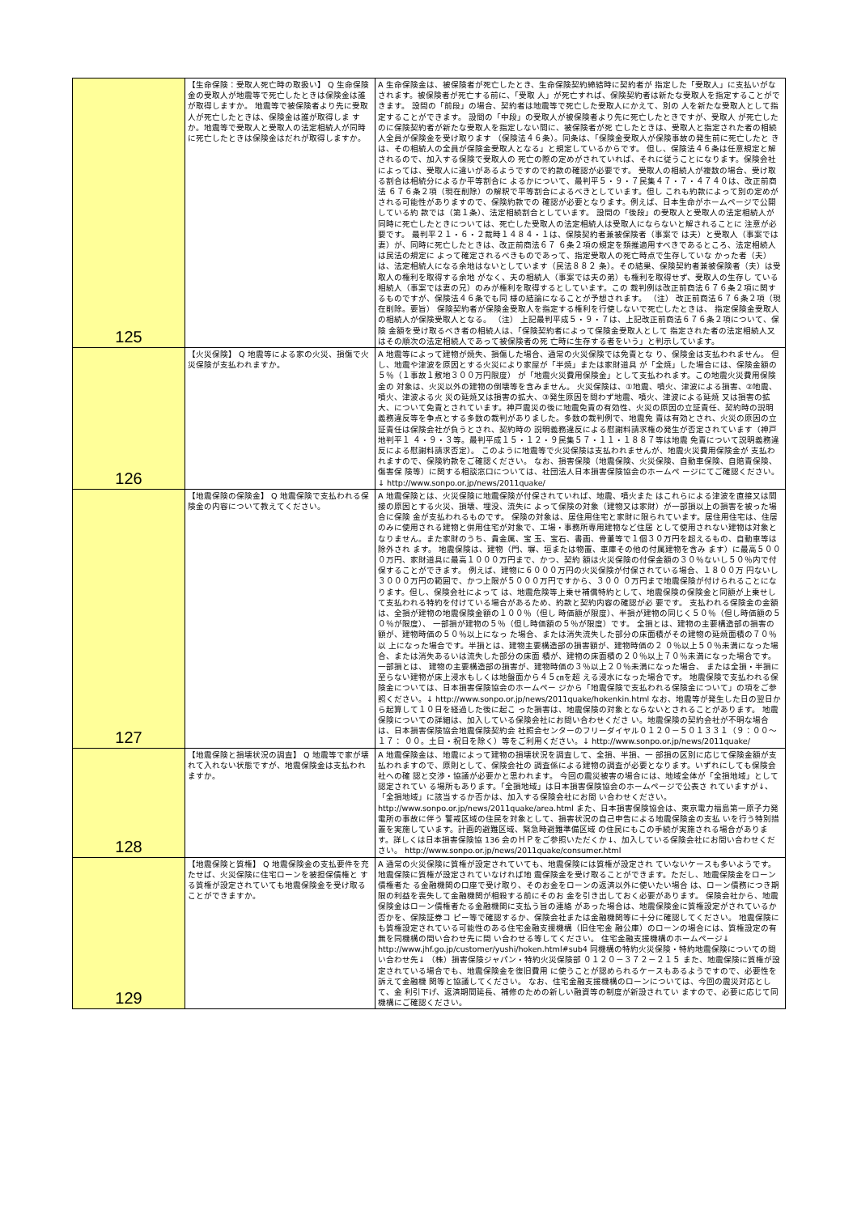| 125 | 【生命保険：受取人死亡時の取扱い】 Q 生命保険金の受取人が地震等で死亡したときは保険金は誰が取得しますか。 地震等で被保険者より先に受取人が死亡したときは、保険金は誰が取得しま すか。地震等で受取人と受取人の法定相続人が同時に死亡したときは保険金はだれが取得しますか。 | A 生命保険金は、被保険者が死亡したとき、生命保険契約締結時に契約者が 指定した「受取人」に支払いがなされます。被保険者が死亡する前に、「受取 人」が死亡すれば、保険契約者は新たな受取人を指定することができます。 設問の「前段」の場合、契約者は地震等で死亡した受取人にかえて、別の 人を新たな受取人として指定することができます。 設問の「中段」の受取人が被保険者より先に死亡したときですが、受取人 が死亡したのに保険契約者が新たな受取人を指定しない間に、被保険者が死 亡したときは、受取人と指定された者の相続人全員が保険金を受け取ります （保険法４６条）。同条は、「保険金受取人が保険事故の発生前に死亡したと きは、その相続人の全員が保険金受取人となる」と規定しているからです。 但し、保険法４６条は任意規定と解されるので、加入する保険で受取人の 死亡の際の定めがされていれば、それに従うことになります。保険会社によっては、受取人に違いがあるようですので約款の確認が必要です。 受取人の相続人が複数の場合、受け取る割合は相続分によるか平等割合に よるかについて、最判平５・９・７民集４７・７・４７４０は、改正前商法 ６７６条２項（現在削除）の解釈で平等割合によるべきとしています。但し これも約款によって別の定めがされる可能性がありますので、保険約款での 確認が必要となります。例えば、日本生命がホームページで公開している約 款では（第１条）、法定相続割合としています。 設問の「後段」の受取人と受取人の法定相続人が同時に死亡したときについては、死亡した受取人の法定相続人は受取人にならないと解されることに 注意が必要です。 最判平２１・６・２裁時１４８４・１は、保険契約者兼被保険者（事案で は夫）と受取人（事案では妻）が、同時に死亡したときは、改正前商法６７ ６条２項の規定を類推適用すべきであるところ、法定相続人は民法の規定に よって確定されるべきものであって、指定受取人の死亡時点で生存していな かった者（夫）は、法定相続人になる余地はないとしています（民法８８２ 条）。その結果、保険契約者兼被保険者（夫）は受取人の権利を取得する余地 がなく、夫の相続人（事案では夫の弟）も権利を取得せず、受取人の生存し ている相続人（事案では妻の兄）のみが権利を取得するとしています。この 裁判例は改正前商法６７６条２項に関するものですが、保険法４６条でも同 様の結論になることが予想されます。 （注） 改正前商法６７６条２項（現在削除。要旨） 保険契約者が保険金受取人を指定する権利を行使しないで死亡したときは、 指定保険金受取人の相続人が保険受取人となる。 （注） 上記最判平成５・９・７は、上記改正前商法６７６条２項について、保険 金額を受け取るべき者の相続人は、「保険契約者によって保険金受取人として 指定された者の法定相続人又はその順次の法定相続人であって被保険者の死 亡時に生存する者をいう」と判示しています。 |
| 126 | 【火災保険】 Q 地震等による家の火災、損傷で火災保険が支払われますか。 | A 地震等によって建物が焼失、損傷した場合、通常の火災保険では免責とな り、保険金は支払われません。 但し、地震や津波を原因とする火災により家屋が「半焼」または家財道具 が「全焼」した場合には、保険金額の５％（１事故１敷地３００万円限度） が「地震火災費用保険金」として支払われます。この地震火災費用保険金の 対象は、火災以外の建物の倒壊等を含みません。 火災保険は、①地震、噴火、津波による損害、②地震、噴火、津波よる火 災の延焼又は損害の拡大、③発生原因を問わず地震、噴火、津波による延焼 又は損害の拡大、について免責とされています。神戸震災の後に地震免責の有効性、火災の原因の立証責任、契約時の説明 義務違反等を争点とする多数の裁判がありました。多数の裁判例で、地震免 責は有効とされ、火災の原因の立証責任は保険会社が負うとされ、契約時の 説明義務違反による慰謝料請求権の発生が否定されています（神戸地判平１ ４・９・３等。最判平成１５・１２・９民集５７・１１・１８８７等は地震 免責について説明義務違反による慰謝料請求否定）。 このように地震等で火災保険は支払われませんが、地震火災費用保険金が 支払われますので、保険約款をご確認ください。 なお、損害保険（地震保険、火災保険、自動車保険、自賠責保険、傷害保 険等）に関する相談窓口については、社団法人日本損害保険協会のホームペ ージにてご確認ください。↓ http://www.sonpo.or.jp/news/2011quake/ |
| 127 | 【地震保険の保険金】 Q 地震保険で支払われる保険金の内容について教えてください。 | A 地震保険とは、火災保険に地震保険が付保されていれば、地震、噴火また はこれらによる津波を直接又は間接の原因とする火災、損壊、埋没、流失に よって保険の対象（建物又は家財）が一部損以上の損害を被った場合に保険 金が支払われるものです。 保険の対象は、居住用住宅と家財に限られています。居住用住宅は、住居 のみに使用される建物と併用住宅が対象で、工場・事務所専用建物など住居 として使用されない建物は対象となりません。また家財のうち、貴金属、宝 玉、宝石、書画、骨董等で１個３０万円を超えるもの、自動車等は除外され ます。 地震保険は、建物（門、塀、垣または物置、車庫その他の付属建物を含み ます）に最高５０００万円、家財道具に最高１０００万円まで、かつ、契約 額は火災保険の付保金額の３０％ないし５０％内で付保することができます。 例えば、建物に６０００万円の火災保険が付保されている場合、１８００万 円ないし３０００万円の範囲で、かつ上限が５０００万円ですから、３００ ０万円まで地震保険が付けられることになります。但し、保険会社によって は、地震危険等上乗せ補償特約として、地震保険の保険金と同額が上乗せし て支払われる特約を付けている場合があるため、約款と契約内容の確認が必 要です。 支払われる保険金の金額は、全損が建物の地震保険金額の１００％（但し 時価額が限度）、半損が建物の同じく５０％（但し時価額の５０％が限度）、 一部損が建物の５％（但し時価額の５％が限度）です。 全損とは、建物の主要構造部の損害の額が、建物時価の５０％以上になっ た場合、または消失流失した部分の床面積がその建物の延焼面積の７０％以 上になった場合です。半損とは、建物主要構造部の損害額が、建物時価の２ ０％以上５０％未満になった場合、または消失あるいは流失した部分の床面 積が、建物の床面積の２０％以上７０％未満になった場合です。一部損とは、 建物の主要構造部の損害が、建物時価の３％以上２０％未満になった場合、 または全損・半損に至らない建物が床上浸水もしくは地盤面から４５㎝を超 える浸水になった場合です。 地震保険で支払われる保険金については、日本損害保険協会のホームペー ジから「地震保険で支払われる保険金について」の項をご参照ください。↓ http://www.sonpo.or.jp/news/2011quake/hokenkin.html なお、地震等が発生した日の翌日から起算して１０日を経過した後に起こ った損害は、地震保険の対象とならないとされることがあります。 地震保険についての詳細は、加入している保険会社にお問い合わせくださ い。地震保険の契約会社が不明な場合は、日本損害保険協会地震保険契約会 社照会センターのフリーダイヤル０１２０－５０１３３１（９：００～１７： ００。土日・祝日を除く）等をご利用ください。↓ http://www.sonpo.or.jp/news/2011quake/ |
| 128 | 【地震保険と損壊状況の調査】 Q 地震等で家が壊れて入れない状態ですが、地震保険金は支払われますか。 | A 地震保険金は、地震によって建物の損壊状況を調査して、全損、半損、一 部損の区別に応じて保険金額が支払われますので、原則として、保険会社の 調査係による建物の調査が必要となります。いずれにしても保険会社への確 認と交渉・協議が必要かと思われます。 今回の震災被害の場合には、地域全体が「全損地域」として認定されてい る場所もあります。「全損地域」は日本損害保険協会のホームページで公表さ れていますが↓、「全損地域」に該当するか否かは、加入する保険会社にお問 い合わせください。 http://www.sonpo.or.jp/news/2011quake/area.html また、日本損害保険協会は、東京電力福島第一原子力発電所の事故に伴う 警戒区域の住民を対象として、損害状況の自己申告による地震保険金の支払 いを行う特別措置を実施しています。計画的避難区域、緊急時避難準備区域 の住民にもこの手続が実施される場合があります。詳しくは日本損害保険協 136 会のＨＰをご参照いただくか↓、加入している保険会社にお問い合わせくだ さい。 http://www.sonpo.or.jp/news/2011quake/consumer.html |
| 129 | 【地震保険と質権】 Q 地震保険金の支払要件を充たせば、火災保険に住宅ローンを被担保債権と する質権が設定されていても地震保険金を受け取ることができますか。 | A 通常の火災保険に質権が設定されていても、地震保険には質権が設定され ていないケースも多いようです。地震保険に質権が設定されていなければ地 震保険金を受け取ることができます。ただし、地震保険金をローン債権者た る金融機関の口座で受け取り、そのお金をローンの返済以外に使いたい場合 は、ローン債務につき期限の利益を喪失して金融機関が相殺する前にそのお 金を引き出しておく必要があります。 保険会社から、地震保険金はローン債権者たる金融機関に支払う旨の連絡 があった場合は、地震保険金に質権設定がされているか否かを、保険証券コ ピー等で確認するか、保険会社または金融機関等に十分に確認してください。 地震保険にも質権設定されている可能性のある住宅金融支援機構（旧住宅金 融公庫）のローンの場合には、質権設定の有無を同機構の問い合わせ先に問 い合わせる等してください。 住宅金融支援機構のホームページ↓ http://www.jhf.go.jp/customer/yushi/hoken.html#sub4 同機構の特約火災保険・特約地震保険についての問い合わせ先↓ （株）損害保険ジャパン・特約火災保険部 ０１２０－３７２－２１５ また、地震保険に質権が設定されている場合でも、地震保険金を復旧費用 に使うことが認められるケースもあるようですので、必要性を訴えて金融機 関等と協議してください。 なお、住宅金融支援機構のローンについては、今回の震災対応として、金 利引下げ、返済期間延長、補修のための新しい融資等の制度が新設されてい ますので、必要に応じて同機構にご確認ください。 |